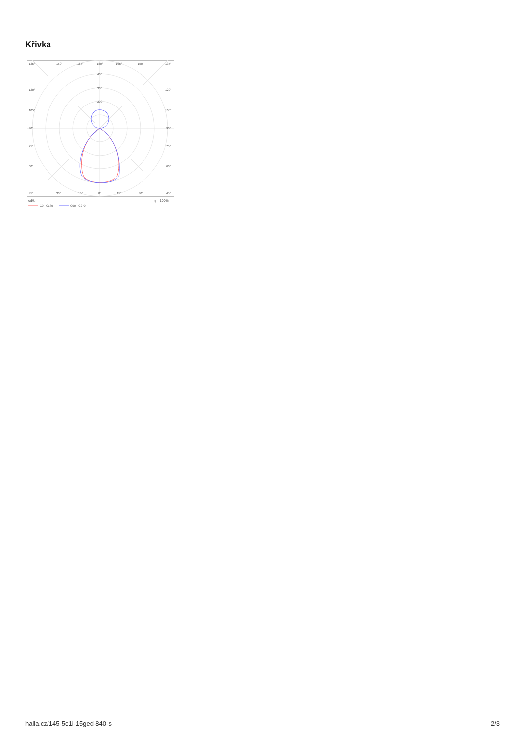Křivka
135°
150°
165°
180°
165°
150°
135°
400
300
200
120°
120°
105°
105°
90°
90°
75°
75°
60°
60°
45°
30°
15°
0°
15°
30°
45°
cd/klm
η = 100%
C0 - C180
C90 - C270
halla.cz/145-5c1i-15ged-840-s 2/3